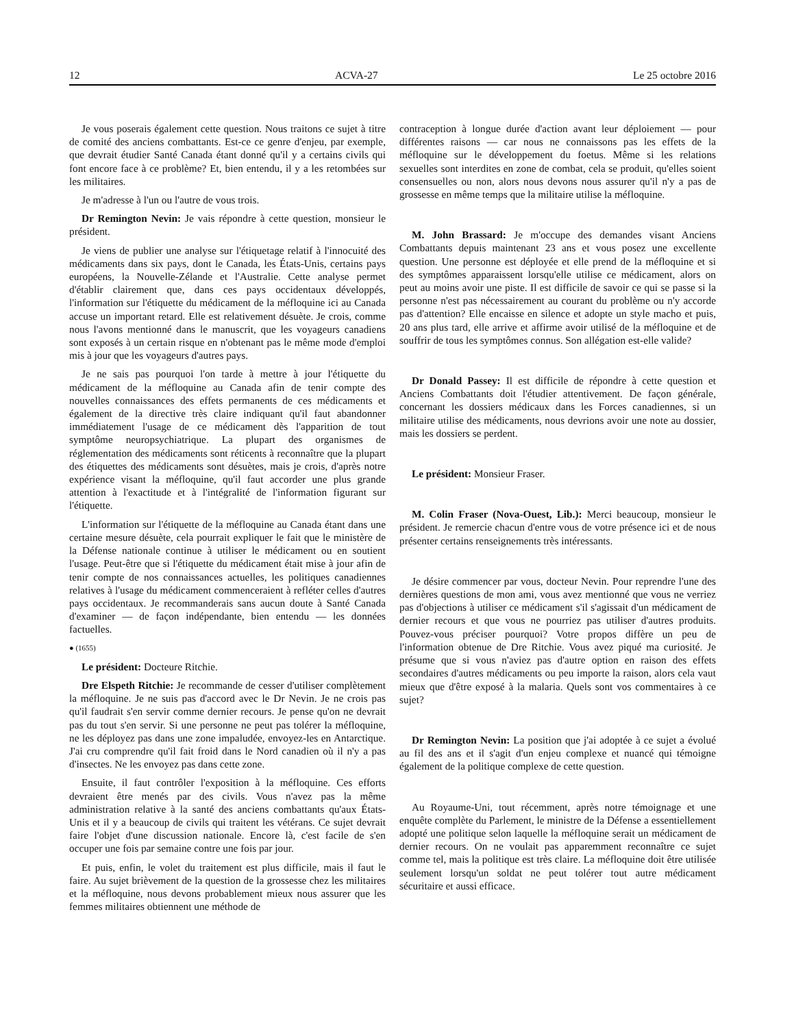12 ACVA-27 Le 25 octobre 2016
Je vous poserais également cette question. Nous traitons ce sujet à titre de comité des anciens combattants. Est-ce ce genre d'enjeu, par exemple, que devrait étudier Santé Canada étant donné qu'il y a certains civils qui font encore face à ce problème? Et, bien entendu, il y a les retombées sur les militaires.
Je m'adresse à l'un ou l'autre de vous trois.
Dr Remington Nevin: Je vais répondre à cette question, monsieur le président.
Je viens de publier une analyse sur l'étiquetage relatif à l'innocuité des médicaments dans six pays, dont le Canada, les États-Unis, certains pays européens, la Nouvelle-Zélande et l'Australie. Cette analyse permet d'établir clairement que, dans ces pays occidentaux développés, l'information sur l'étiquette du médicament de la méfloquine ici au Canada accuse un important retard. Elle est relativement désuète. Je crois, comme nous l'avons mentionné dans le manuscrit, que les voyageurs canadiens sont exposés à un certain risque en n'obtenant pas le même mode d'emploi mis à jour que les voyageurs d'autres pays.
Je ne sais pas pourquoi l'on tarde à mettre à jour l'étiquette du médicament de la méfloquine au Canada afin de tenir compte des nouvelles connaissances des effets permanents de ces médicaments et également de la directive très claire indiquant qu'il faut abandonner immédiatement l'usage de ce médicament dès l'apparition de tout symptôme neuropsychiatrique. La plupart des organismes de réglementation des médicaments sont réticents à reconnaître que la plupart des étiquettes des médicaments sont désuètes, mais je crois, d'après notre expérience visant la méfloquine, qu'il faut accorder une plus grande attention à l'exactitude et à l'intégralité de l'information figurant sur l'étiquette.
L'information sur l'étiquette de la méfloquine au Canada étant dans une certaine mesure désuète, cela pourrait expliquer le fait que le ministère de la Défense nationale continue à utiliser le médicament ou en soutient l'usage. Peut-être que si l'étiquette du médicament était mise à jour afin de tenir compte de nos connaissances actuelles, les politiques canadiennes relatives à l'usage du médicament commenceraient à refléter celles d'autres pays occidentaux. Je recommanderais sans aucun doute à Santé Canada d'examiner — de façon indépendante, bien entendu — les données factuelles.
● (1655)
Le président: Docteure Ritchie.
Dre Elspeth Ritchie: Je recommande de cesser d'utiliser complètement la méfloquine. Je ne suis pas d'accord avec le Dr Nevin. Je ne crois pas qu'il faudrait s'en servir comme dernier recours. Je pense qu'on ne devrait pas du tout s'en servir. Si une personne ne peut pas tolérer la méfloquine, ne les déployez pas dans une zone impaludée, envoyez-les en Antarctique. J'ai cru comprendre qu'il fait froid dans le Nord canadien où il n'y a pas d'insectes. Ne les envoyez pas dans cette zone.
Ensuite, il faut contrôler l'exposition à la méfloquine. Ces efforts devraient être menés par des civils. Vous n'avez pas la même administration relative à la santé des anciens combattants qu'aux États-Unis et il y a beaucoup de civils qui traitent les vétérans. Ce sujet devrait faire l'objet d'une discussion nationale. Encore là, c'est facile de s'en occuper une fois par semaine contre une fois par jour.
Et puis, enfin, le volet du traitement est plus difficile, mais il faut le faire. Au sujet brièvement de la question de la grossesse chez les militaires et la méfloquine, nous devons probablement mieux nous assurer que les femmes militaires obtiennent une méthode de
contraception à longue durée d'action avant leur déploiement — pour différentes raisons — car nous ne connaissons pas les effets de la méfloquine sur le développement du foetus. Même si les relations sexuelles sont interdites en zone de combat, cela se produit, qu'elles soient consensuelles ou non, alors nous devons nous assurer qu'il n'y a pas de grossesse en même temps que la militaire utilise la méfloquine.
M. John Brassard: Je m'occupe des demandes visant Anciens Combattants depuis maintenant 23 ans et vous posez une excellente question. Une personne est déployée et elle prend de la méfloquine et si des symptômes apparaissent lorsqu'elle utilise ce médicament, alors on peut au moins avoir une piste. Il est difficile de savoir ce qui se passe si la personne n'est pas nécessairement au courant du problème ou n'y accorde pas d'attention? Elle encaisse en silence et adopte un style macho et puis, 20 ans plus tard, elle arrive et affirme avoir utilisé de la méfloquine et de souffrir de tous les symptômes connus. Son allégation est-elle valide?
Dr Donald Passey: Il est difficile de répondre à cette question et Anciens Combattants doit l'étudier attentivement. De façon générale, concernant les dossiers médicaux dans les Forces canadiennes, si un militaire utilise des médicaments, nous devrions avoir une note au dossier, mais les dossiers se perdent.
Le président: Monsieur Fraser.
M. Colin Fraser (Nova-Ouest, Lib.): Merci beaucoup, monsieur le président. Je remercie chacun d'entre vous de votre présence ici et de nous présenter certains renseignements très intéressants.
Je désire commencer par vous, docteur Nevin. Pour reprendre l'une des dernières questions de mon ami, vous avez mentionné que vous ne verriez pas d'objections à utiliser ce médicament s'il s'agissait d'un médicament de dernier recours et que vous ne pourriez pas utiliser d'autres produits. Pouvez-vous préciser pourquoi? Votre propos diffère un peu de l'information obtenue de Dre Ritchie. Vous avez piqué ma curiosité. Je présume que si vous n'aviez pas d'autre option en raison des effets secondaires d'autres médicaments ou peu importe la raison, alors cela vaut mieux que d'être exposé à la malaria. Quels sont vos commentaires à ce sujet?
Dr Remington Nevin: La position que j'ai adoptée à ce sujet a évolué au fil des ans et il s'agit d'un enjeu complexe et nuancé qui témoigne également de la politique complexe de cette question.
Au Royaume-Uni, tout récemment, après notre témoignage et une enquête complète du Parlement, le ministre de la Défense a essentiellement adopté une politique selon laquelle la méfloquine serait un médicament de dernier recours. On ne voulait pas apparemment reconnaître ce sujet comme tel, mais la politique est très claire. La méfloquine doit être utilisée seulement lorsqu'un soldat ne peut tolérer tout autre médicament sécuritaire et aussi efficace.